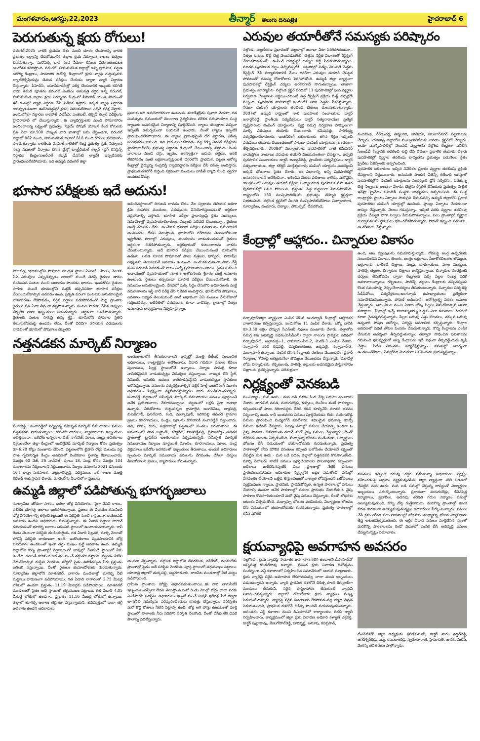మంగళవారం,ఆగస్టు,22,2023
తీన్మార్ తెలుగు దినపత్రిక
హైదరాబాద్ 6
పెరుగుతున్న క్షయ రోగులు!
వరంగల్:2025 నాటికి క్షయను దేశం నుంచి దూరం చేయాలన్న భారత ప్రభుత్వ లక్ష్యాన్ని చేరుకోవడానికి జిల్లాల క్షయ నిర్మూలన శాఖలు చర్యలు చేపడుతున్నా.. మరోపక్క చాప కింద నీరులా కేసులు పెరుగుతుండటం ఆందోళన కలిగిస్తోంది. వరంగల్, హనుమకొండ జిల్లాల్లో అన్ని ప్రాథమిక, పట్టణ ఆరోగ్య కేంద్రాలు, సామాజిక ఆరోగ్య కేంద్రాలలో క్షయ వ్యాధి గుర్తింపునకు ల్యాబ్‌టెక్నీషియన్లు తెమడ పరీక్షలు చేయడం ద్వారా వ్యాధి నిర్ధారణ చేస్తున్నారు. పీహెచ్‌సీ, యూపీహెచ్‌సీల్లో పరీక్ష చేయడానికి ఇబ్బంది కలిగితే వారు తెమడ పూతను వరంగల్ ఎంజీఎం ఆసుపత్రి దగ్గర ఉన్న వరంగల్, హనుమకొండ జిల్లాల క్షయ నిర్మూలన కేంద్రంలో సిబినాట్ యంత్ర సాయంతో 48 గంటల్లో వ్యాధి నిర్ధరణ చేసి నివేదిక ఇస్తారు. ఇక్కడ వ్యాధి నిర్ధారణ కానప్పుడు(ఉదా: ఊపిరితిత్తుల్లో క్షయ) తెమడతోపాటు ఎక్స్‌రే పరీక్ష చేస్తారు. అందులోనూ నిర్ధారణ కాకపోతే ఎల్‌పీఏ, ఎంజిఐటీ, లిక్విడ్ కల్చర్ పరీక్షలను హైదరాబాద్ లో చేయిస్తున్నారు. ఈ వ్యాధిగ్రస్తులకు మంచి పోషకాహారం అందించాలన్న లక్ష్యంతో ప్రభుత్వం నిక్షయ్ పోషణ్ యోజన కింద రోగులకు ప్రతి నెలా రూ.500 చొప్పున వారి ఖాతాల్లో జమ చేస్తుండగా, వరంగల్ జిల్లాలో 882 మంది, హనుమకొండ జిల్లాలో 818 మంది రోగులు ప్రయోజనం పొందుతున్నారు. కాకతీయ మెడికల్ కాలేజీలో కేంద్ర ప్రభుత్వ క్షయ నిర్మూలన సంస్థ నిధులతో ఏర్పాటు చేసిన మైక్రో బ్యాక్టీరియల్ కల్చర్ (డ్రగ్ రెసిస్టెన్స్ నిర్ధారణ కేంద్రం(ఐఆర్‌ఎల్ కల్చర్ డీఎస్‌టి ల్యాబ్) ఇప్పటివరకు ప్రారంభించలేకపోయారు. ఇది ఉమ్మడి వరంగల్ జిల్లా
ప్రజలకు ఇది ఉపయోగకరంగా ఉంటుంది. మూడేళ్లక్రితం పునాది వేయగా, గత సంవత్సరం నవంబరులో తెలంగాణ వైద్యసేవలు మౌలిక సదుపాయాల సంస్థ ల్యాబుకు అవసరమైన నిర్మాణాన్ని పూర్తిచేసింది. ల్యాబు యంత్రాలు వచ్చినా ఇప్పటికీ అమర్చకుండా బయటనే ఉంచారు. దీంతో ల్యాబు ఇప్పటికీ ప్రారంభించలేకపోయారు. ఈ ల్యాబు ప్రారంభమైతే రోగ నిర్ధారణ, చికిత్స సులభతరం కానుంది. ఇది ప్రారంభించకపోవడం వల్ల కొన్ని తెమడ పరీక్షలను హైదరాబాద్‌లోని ప్రభుత్వ నిర్ధారణ కేంద్రంలో చేయించాల్సి వస్తోంది. రెండు వారాలకు మించి దగ్గు, జ్వరం, అకస్మాత్తుగా బరువు తగ్గడం, ఆకలి లేకపోవడం వంటి లక్షణాలున్నట్లయితే దగ్గరలోని ప్రాథమిక, పట్టణ ఆరోగ్య కేంద్రాల్లో వైద్యున్ని సంప్రదిస్తే వ్యాధినిర్ధారణ పరీక్షలు చేసి చికిత్స అందిస్తారు. ప్రాథమిక దశలోనే గుర్తించి సక్రమంగా మందులు వాడితే వ్యాధి నుంచి త్వరగా బయటపడొచ్చు.
భూసార పరీక్షలకు ఇదే అదును!
పాలకుర్తి, :భూముల్లోని పోషకాల సాంద్రత స్థాయి ఏమిటో.. పొలం, చెలకకు ఏఏ ఎరువులు ఎప్పుడెప్పుడు వాడాలో ముందే తెలిస్తే రైతులు తాము పండించిన పంటల నుంచి ఆదాయం పొందడం ఖాయం. ఇందుకోసం రైతులు సాగుకు ముందే భూముల్లోని మట్టికి తప్పనిసరిగా భూసార పరీక్షలు చేయించుకోవాల్సిన అవసరం ఉంది. ప్రకృతి పరంగా పంటలకు అనుకూలమైన వాతావరణం లేకపోవడం, సరైన వర్షాలు పడకపోవడంతో మెట్ట ప్రాంతాల రైతులు ప్రతి ఏటా తీవ్రంగా నష్టపోతున్నారు. పంటల సాగుకు చేసిన అప్పులు తీర్చలేక నానా ఇబ్బందులు పడుతున్నారు. ఆర్థికంగా చితికిపోతున్నారు. రైతులకు పంటల సాగుపై ఉన్న శ్రద్ధ.. భూమిలోని పోషకాల స్థితిని తెలుసుకోవడంపై ఉండడం లేదు. దీంతో విరివిగా రసాయన ఎరువులను వాడటంతో భూమిలో పోషకాలు దెబ్బతిని
ఆశించినస్థాయిలో దిగుబడి రావడం లేదు. నేల స్వభావం తెలియక అతిగా క్రిమి సంహారక మందులు, ఎరువులను వినియోగిస్తుండడంతో ఆర్థికంగా నష్టపోవాల్సి వస్తోంది. భూసార పరీక్షల ప్రాధాన్యంపై రైతు సదస్సులు, సమావేశాల్లో వ్యవసాయాధికారులు, సిబ్బంది పదేపదే చెబుతున్నా.. రైతులు ఆసక్తి చూపడం లేదు. అంతేకాక భూసార పరీక్షల ఫలితాలను సమయానికి అందించడం లేదని తెలుస్తోంది. భూమిలోని లోపాలను తెలుసుకోకుండా ఇష్టారీతిన పొలాల్లో ఎరువులు, మందులను వాడుతుండడంతో రైతులు ఆర్థికంగా చితికిపోతున్నారు. ఆర్థికభారంతో కుటుంబాలను నాశనం చేసుకుంటున్నారు. అదే భూసార పరీక్షలు చేయించుకుంటే భూమిలోని ఉదజని, లవణ సూచిక పోషకాలతో పాటు నత్రజని, భాస్వరం, పొటాష్‌ల లభ్యతను తెలుసుకునే అవకాశం ఉంటుంది. అందుకనుగుణంగా సాగు చేస్తే పంట దిగుబడి పెరగడంతో పాటు ఎన్నో ప్రయోజనాలుంటాయి. రైతులు మంచి ఆదాయంతో వ్యవసాయంలో నూతన ఆలోచనలకు శ్రీకారం చుట్టే అవకాశం ఉంటుంది. రైతులు తప్పకుండా భూసార పరీక్షలు చేయించుకోవాలి. ఈ సమయం అనుకూలమైంది. వేసవిలో దుక్కి సిద్ధం చేసుకొని అధికారులకు మట్టి నమూనాలను ఇస్తే వారే పరీక్ష చేసి నివేదిక అందిస్తారు. భూమిలోని పోషకాలు, లవణాల లభ్యత తెలుసుకుంటే వాటి ఆధారంగా ఏఏ పంటలు వేసుకోవాలో గుర్తించవచ్చు. అదేరీతిలో ఎరువులను కూడా వాడొచ్చు. గ్రామాల్లో నిత్యం అవగాహన కార్యక్రమాలు నిర్వహిస్తున్నాం.
నత్తనడకన మార్కెట్ నిర్మాణం
సంగారెడ్డి : సంగారెడ్డిలో నిర్మిస్తున్న సమీకృత మార్కెట్ సముదాయం పనులు నత్తనడకన సాగుతున్నాయి. కొనుగోలుదారులు, వ్యాపారులకు ఇబ్బందులు తలెత్తకుండా.. ఒకేచోట అన్నిరకాల వెజ్, నాన్‌వెజ్, పూలు, పండ్లు తదితరాలు విక్రయించేలా జిల్లా కేంద్రంలో ఇంటిగ్రేటెడ్ మార్కెట్ నిర్మాణం కోసం ప్రభుత్వం రూ.6.70 కోట్లు మంజూరు చేసింది. పట్టణంలోని బైపాస్ రోడ్డు మలుపు వద్ద పాత గృహనిర్మిత కేంద్రం ఆవరణలో రెండెకరాల స్థలాన్ని కేటాయించారు. మొత్తం 60 వెజ్, 26 నాన్‌వెజ్, పూలు 18, పండ్ల కోసం మొత్తం 104 దుకాణాలను నిర్మించాలని నిర్ణయించారు. నిర్మాణ పనులను 2021 డిసెంబరు 16న రాష్ట్ర పురపాలక, పట్టణాభివృద్ధి, పరిశ్రమలు, ఐటీ శాఖల మంత్రి కేటీఆర్ శంకుస్థాపన చేశారు. మార్కెట్‌ను ఏడాదిలోగా ప్రజలకు
అందుబాటులోకి తీసుకురావాలని అప్పట్లో మంత్రి కేటీఆర్ సంబంధిత అధికారులు, కాంట్రాక్టర్లను ఆదేశించారు. ఏడాది గడిచినా పనులు కేవలం పునాదులు, పిల్లర్ల స్థాయిలోనే ఉన్నాయి. నిర్మాణ సామగ్రి కూడా నాసిరకమైనది వాడుతున్నట్లు విమర్శలు వస్తున్నాయి. నాణ్యత లేని స్టీల్, సిమెంట్, ఇసుకకు బదులు రాతిపొడి(డస్ట్)ని వాడుతున్నట్లు స్థానికులు ఆరోపిస్తున్నారు. పనులను పర్యవేక్షించాల్సిన పబ్లిక్ హెల్త్ ఇంజినీరింగ్ విభాగం అధికారులు నిర్లక్ష్యంగా వ్యవహరిస్తున్నారని వారు మండిపడుతున్నారు. సంగారెడ్డి పట్టణంలో సమీకృత మార్కెట్ సముదాయం పనులు పూర్తయితే అనేక ప్రయోజనాలు చేకూరనున్నాయి. పట్టణంలో లక్షకు పైగా జనాభా ఉన్నారు. వీరితోపాటు చుట్టుపక్కల గ్రామాలైన అంగడిపేట, తాళ్లపల్లి, కులబ్‌గూర్, ఫసల్‌వాది, కంది, మల్కాపూర్, ఇరిగిపల్లి తదితర గ్రామాల ప్రజలు కూరగాయలు, పండ్లు, పూలను కొనడానికి సంగారెడ్డికే వస్తుంటారు. ఆది, సోమ, గురు, శుక్రవారాల్లో పట్టణంలో సంతలు జరుగుతాయి. ఈ సమయంలో పాత బస్టాండ్, కలెక్టరేట్, పోతిరెడ్డిపల్లి, బైపాసరోడ్డు తదితర ప్రాంతాల్లో ట్రాఫిక్‌కు అంతరాయం ఏర్పడుతున్నది. సమీకృత మార్కెట్ సముదాయం నిర్మాణం పూర్తయితే మాంసం, కూరగాయలు, పూలు, పండ్ల విక్రయాలు ఒకేచోట జరగడంతో ఇబ్బందులు తీరుతాయి. అందుకే అధికారులు స్పందించి మార్కెట్ సముదాయ పనులను వేగవంతం చేసేలా చర్యలు తీసుకోవాలని ప్రజలు, వ్యాపారులు కోరుతున్నారు.
ఉమ్మడి జిల్లాలో పడిపోతున్న భూగర్భజలాలు
సూర్యాపేట :జోరుగా సాగు.. అతిగా బోర్ల వినియోగం.. పైగా వేసవి కాలం.. ఫలితం భూగర్భ జలాలు ఇంకిపోతున్నాయి. ప్రజలు ఈ విషయం గమనించి బోర్ల వినియోగాన్ని తగ్గించినట్లయితే ఈ పరిస్థితి నుంచి కాస్తయినా బయటపడే అవకాశం ఉందని అధికారులు సూచిస్తున్నారు. ఈ ఏడాది వర్షాలు బాగానే కురియడంతో భూగర్భ జలాలు ఆశించిన స్థాయిలో ఉంటాయనుకున్నారు. కానీ రెండు నెలలుగా పరిస్థితి తలకిందులైంది. గత ఏడాది ఫిబ్రవరి, మార్చి నెలలతో పోలిస్తే పరిస్థితి దారుణంగా ఉంది. ఇంకొంతకాలం వ్యవసాయానికి బోర్ల వినియోగం ఉండటంతో ఇంకా తగ్గు ముఖం పట్టే అవకాశం ఉంది. ఉమ్మడి జిల్లాలోని కొన్ని ప్రాంతాల్లో వర్షాకాలంలో బావుల్లో చేతికందే స్థాయిలో నీరు ఉండేది. అయితే యాసంగి ఆరంభం నుంచే తగ్గుతూ వస్తోంది. ప్రస్తుతం నీటిని చేదుకోవాల్సిన దుస్థితి నెలకొంది. బోర్లలో సైతం ఉబికివచ్చిన నీరు ప్రస్తుతం ఆగిఆగి వస్తున్నాయి. దీంతో రైతులు భయాందోళనకు గురవుతున్నారు. సూర్యాపేట జిల్లాలోని నూతనకల్, నాగారం మండలాల్లో భూగర్భ నీటి మట్టాలు దారుణంగా పడిపోయాయి. గత ఏడాది నాగారంలో 2.75 మీటర్ల లోతులో ఉండగా ప్రస్తుతం 11.19 మీటర్లకు పడిపోయాయి. నూతనకల్ మండలంలో సైతం అదే స్థాయిలో తగ్గుముఖం పట్టాయి. గత ఏడాది 4.05 మీటర్ల లోతులో ఉండగా.. ప్రస్తుతం 11.16 మీటర్ల లోతులో ఉన్నాయి. జిల్లాలో భూగర్భ జలాలు తగ్గుతూ వస్తున్నాయని, భవిష్యత్తులో ఇంకా తగ్గే అవకాశం ఉందని అధికారులు
అంచనా వేస్తున్నారు. నల్గొండ జిల్లాలోని దేవరకొండ, నకిరేకల్, మునుగోడు ప్రాంతాల్లో సైతం అదే పరిస్థితి నెలకొంది. పూర్తి స్థాయిలో తగ్గుముఖం పట్టాయి. యాదాద్రి జిల్లాలో తుర్కపల్లి, అడ్డగూడూరు, రాజపేట మండలాల్లో నీటి మట్టం పడిపోయింది.
గ్రామీణ ప్రాంతాలు బోర్లపై ఆధారపడుతుంటాయి..ఈ సారి తాగునీటికి ఇబ్బందులుతప్పేలా లేదని తెలుస్తోంది.మరో రెండు నెలల్లో బోర్లు చాలా వరకు ఎండిపోయే పరిస్థితి. అధికారులు ఇప్పటి నుంచే మిషన్ భగీరథ నీటి ద్వారా తాగునీటి సమస్యను పరిష్కరించేందుకు కసరత్తు చేస్తున్నారు. వరికిసైతం మరో కొద్ది రోజులు నీటిని పెట్టాల్సి ఉంది. బోర్ల ఆగి పోస్తు ఉండటంతో పూర్తి స్థాయిలో పొలాలకు నీరు సరిపోని పరిస్థితి నెలకొంది. దీంతో చేసేది లేక చివరి పొలాన్ని వదిలేస్తున్నారు.
ఎరువుల తయారీతోనే సమస్యకు పరిష్కారం
నల్గొండ: పట్టణీకరణ ప్రభావంతో పట్టణాల్లో జనాభా ఏటా పెరిగిపోతుండగా.. నిత్యం టన్నుల కొద్దీ చెత్త వెలువడుతోంది. చెత్తను నిర్ణీత విధానంలో రీసైక్లింగ్ చేయకపోవడంతో.. డంపింగ్ యార్డుల్లో టన్నుల కొద్దీ పేరుకుపోతున్నాయి. నూతన పురపాలక చట్టం తెచ్చినప్పటికీ.. పట్టణాల్లో నిత్యం వెలువడే చెత్తను రీసైక్లింగ్ చేసి పర్యావరణానికి మేలు జరిగేలా ఎరువుల తయారీ చేపట్టక పోవటంతో సమస్య రోజురోజుకు పెరిగిపోతోంది. ఉమ్మడి జిల్లా వ్యాప్తంగా పురపాలికల్లో రీసైక్లింగ్ చర్యలు అరకొరగానే సాగుతున్నాయి. తాజాగా ప్రభుత్వం సూర్యాపేట- నల్గొండ క్లస్టర్ పరిధిలో 11 పురపాలికల్లో ఘన వ్యర్థాల నిర్వహణ చేపట్టాలని నిర్ణయించటంతో చెత్త రీసైక్లింగ్ ప్రక్రియ మళ్లీ చర్చల్లోకి వచ్చింది. పురపాలిక వాహనాల్లో ఇంటింటికీ తిరిగి చెత్తను సేకరిస్తున్నారు. నేరుగా డంపింగ్ యార్డులకు తరలించి చేతులు దులుపుకుంటున్నారు. 2007లో ఉమ్మడి రాష్ట్రంలో నాటి పురపాలక సంచాలకులు డాక్టర్ జనార్దన్‌రెడ్డి, ప్రాంతీయ పర్యవేక్షకులు డాక్టర్ సత్యనారాయణ ప్రత్యేక దృష్టిసారించి డంపింగ్ యార్డులను 'వ్యర్థ సమగ్ర నిర్వహణ పార్కులు'గా మార్చి ఎరువులు తయారు చేయించారు. కమిషనర్లు, పారిశుద్ధ్య పర్యవేక్షణాధికారులకు, ఇంజినీరింగ్ అధికారులకు తగిన శిక్షణ ఇప్పించి ఎరువులు తయారు చేయించటంతో పాటుగా డంపింగ్ యార్డులను సుందరంగా తీర్చిదిద్దించారు. 2008లో మిర్యాలగూడ పురపాలికలో నాటి కమిషనర్ రాయప్రోలు రాంబాబు ఎరువుల తయారీ విజయవంతంగా చేపట్టగా.. అప్పటి పురపాలిక సంచాలకులు డాక్టర్ జనార్దన్‌రెడ్డి, ప్రాంతీయ పర్యవేక్షకులు డాక్టర్ సత్యనారాయణ, జిల్లా కలెక్టర్ ముక్తేశ్వరరావు డంపింగ్ యార్డును సందర్శించి అక్కడే భోజనాలు సైతం చేశారు. ఈ విధానాన్ని అన్ని పురపాలికల్లో అనుసరించాలని ఆదేశించినా.. ఆశించిన మేరకు ఫలితాలు రాలేదు. మరోవైపు కాలక్రమంలో ఎరువుల తయారీ ప్రక్రియ మిర్యాలగూడ పురపాలిక సహా ఇతర పురపాలికల్లో నిలిచి పోయింది. ప్రస్తుతం చెత్త గుట్టలుగా పేరుకుపోతోంది. రాష్ట్రంలోని 130 మున్సిపాలిటీలను ప్రభుత్వం తొమ్మిది క్లస్టర్లుగా విభజించింది. నల్గొండ క్లస్టర్‌లో నీలగిరి మున్సిపాలిటీతోపాటు మిర్యాలగూడ, సూర్యాపేట, చండూరు, చిట్యాల, చౌటుప్పల్, దేవరకొండ,
నందికొండ, నేరేడుచర్ల, తిర్మలగిరి, హాలియా, హుజూర్‌నగర్ పట్టణాలను చేర్చారు. యాదాద్రి జిల్లాలోని మున్సిపాలిటీలను జనగాం క్లస్టర్‌లో చేర్చారు. ఆయా మున్సిపాలిటీల్లో వెలువడే వ్యర్థాలను నల్గొండ కేంద్రంగా పనిచేసే సీఅండ్‌డీ కేంద్రానికి తరలించి శుద్ధి చేసే విధంగా ప్రణాళిక తయారు చేశారు పురపాలికల్లో వ్యర్థాల తరలింపు బాధ్యతను ప్రభుత్వం ఐదునెలల క్రితం ప్రైవేటు ఏజెన్సీలకు అప్పగించింది.
పురపాలిక అధికారులు ఇచ్చిన నివేదికల ప్రకారం వ్యర్థాల తరలింపు ప్రక్రియ చేపట్టాలని నిర్ణయించారు. అనుమతి పొందిన ఏజెన్సీ గతేడాది ఆగస్టులో పురపాలికల్లోని డంపింగ్ యార్డులను సందర్శించి డ్రోన్ సర్వేచేసి.. పేరుకున్న చెత్త నిల్వలను అంచనా వేశారు. చెత్తను రీసైకిల్ చేసేందుకు ప్రభుత్వం హర్షిత ఇన్‌ఫ్రా ప్రైవేటు లిమిటెడ్ సంస్థకు బాధ్యతలు అప్పగించింది. ఈ సంస్థ కాంట్రాక్టరు ప్లాంటు ఏర్పాటు సామగ్రిని తీసుకువచ్చి ఉమ్మడి జిల్లాలోని ప్రధాన పురపాలికల డంపింగ్ యార్డుల్లో ఉంచింది. ప్లాంట్లు ఏర్పాటు చేయకుండా జాప్యం చేస్తున్నారు. నెలలు గడుస్తున్నా.. ఇప్పటి వరకు వ్యర్థాల తరలింపు ప్రక్రియ చేపట్టక పోగా నిల్వలు పేరుకుపోతున్నాయి. పలు ప్రాంతాల్లో వ్యర్థాల దుర్వాసనలను స్థానికులు భరించలేకపోతున్నారు. పొగతో ఇబ్బంది పడుతూ.. ఆందోళనలు చేస్తున్నారు.
కేంద్రాల్లో ఆహ్లాదం.. చిన్నారుల వికాసం
నర్సాపూర్:జిల్లా వ్యాప్తంగా ఎంపిక చేసిన అంగన్వాడీ కేంద్రాల్లో ఆహ్లాదకర వాతావరణం కల్పిస్తున్నారు. ఇందుకోసం 11 ఎంపిక చేశారు. ఒక్కో దానికి రూ.3.50 లక్షల చొప్పున సీఎస్ఆర్ నిధులు మంజూరు చేశారు. జిల్లాలోని సమగ్ర శిశు అభివృద్ధి పథకం(ఐసీడీఎస్) ద్వారా నాలుగు ప్రాజెక్టుల పరిధిలో నర్సాపూర్-5, అల్లాదుర్గం-1, రామాయంపేట-2, మెదక్-3 ఎంపిక చేశారు. నర్సాపూర్ పరిధి రెడ్డిపల్లి, చిన్నచింతకుంట, జక్కపల్లి, నర్సాపూర్-2, మల్కాపూర్ ఉన్నాయి. ఎంపిక చేసిన కేంద్రాలకు రంగులు వేయించడం, ప్రహరీ నిర్మాణం, గోడలపై ఆకట్టుకునేలా బొమ్మలు వేయించడం చేస్తున్నారు. మూడేళ్ల లోపు చిన్నారులకు, గర్భిణులకు, పాలిచ్చే తల్లులకు అవసరమైన పౌష్టికాహారం చిత్రాలను ప్రదర్శిస్తున్నారు. పరిశుభ్రంగా
ఉంచి, ఆట వస్తువులను సమకూరుస్తున్నారు. గోడలపై ఆంగ్ల ఉచ్ఛరణకు సంబంధించిన పదాలు, తెలుగు, ఆంగ్లం అక్షరాలు, సీతాకోకచిలుకల బొమ్మలు, అక్షరాలను సూచించే చిత్రాలు, పండ్లు, కూరగాయలు, పూల మొక్కలు, పాలిచ్చే తల్లుల, చిన్నారుల చిత్రాలు ఆకర్షిస్తున్నాయి. చిన్నారుల సంరక్షణకు చర్యలు తీసుకోవడం ద్వారా కేంద్రాలకు వచ్చే పిల్లల సంఖ్య పెరిగే అవకాశాలున్నాయి. గర్భిణులు, పాలిచ్చే తల్లులు కేంద్రాలకు వచ్చినప్పుడు కొంత సమయాన్ని వెచ్చించేలాచర్యలు తీసుకుంటున్నారు. చిన్నారుల పరిస్థితిపై సీడీపీవోలు, పర్యవేక్షకులు,అంగన్వాడీ ఉపాధ్యాయులు ప్రత్యేకంగా సమావేశమవుతున్నారు. పోషణ్ అభియాన్, ఆరోగ్యలక్ష్మి పథకం అమలు చేస్తున్నారు. ఆరు నెలల నుంచి ఏడాది లోపు పిల్లలు తీసుకోవాల్సిన ఆహార పదార్థాలు, కేంద్రాల్లో ఇచ్చే బాలామృతాన్ని బిడ్డకు ఎలా అలవాటు చేయాలో కూడా చైతన్యపరుస్తున్నారు. పిల్లల బరువు ఎత్తు కొలతలు, తక్కువ బరువు ఉన్నవారి పోషణ ఆరోగ్యం, విద్యపై అవగాహన కల్పిస్తున్నారు. కేంద్రాల ఆవరణలో పెరటి తోటల పెంపకం చేపడుతున్నారు. కొన్ని కేంద్రాలను ఎంపిక చేసుకుని ఆదర్శంగా తీర్చిదిద్దుతున్నాం. తద్వారా సాధించిన ఫలితాలను గమనించి భవిష్యత్తులో అన్ని కేంద్రాలను ఇదే విధంగా తీర్చిదిద్దేందుకు కృషి చేస్తాం. వీటిని నిరంతరం పర్యవేక్షిస్తున్నాం. వసతుల్లో ఆదర్శంగా ఉండటంతోపాటు, సేవల్లోనూ మెరుగుగా నిలిపేందుకు ప్రయత్నిస్తున్నాం.
నిర్లక్ష్యంతో వెనకబడి
మంచిర్యాల :మన ఊరు - మన బడి పథకం కింద చేర్చి నిధులు మంజూరు చేశారు. తాగునీటి వసతి, మరుగుదొడ్లు, కుర్చీలు, బెంచీలు వంటి సౌకర్యాలు కల్పించడంతో పాటు శిథిలావస్థకు చేరిన గదిని కూల్చివేసి నూతన భవనం నిర్మించాల్సి ఉంది. కానీ ఇంతవరకు పనులు పూర్తిచేయడం లేదు. మరుగుదొడ్డి పనులు ప్రారంభించి మధ్యలోనే వదిలేశారు. శిథిలమైన భవనాన్ని కూల్చే పనులు ఇటీవలే చేపట్టారు. సెలవు దినాల్లో పనులు చేయాల్సి ఉండగా ఓ వైపు పాఠశాల కొనసాగుతుండగానే మరో వైపు పనులు చేస్తున్నారు. దీంతో బోధనకు ఆటంకం ఏర్పడుతోంది. మధ్యాహ్న భోజనం వండేందుకు, విద్యార్థులు భోజనం చేసే సమయంలో భయాందోళనకు గురవుతున్నారు. ప్రభుత్వ పాఠశాలల్లో కనీస మౌలిక వసతులు కల్పించి బలోపేతం చేయాలనే లక్ష్యంతో చేపట్టిన మన ఊరు - మన బడి పథకం జిల్లాలో నత్తనడకన కొనసాగుతోంది. మార్చి నెలాఖరు నాటికి పనులు పూర్తిచేయాలని పాలనాధికారి కల్పించినా ఆదేశాలు జారీచేసినప్పటికీ పలు ప్రాంతాల్లో నేటికీ పనులు ప్రారంభించకపోవడం అధికారుల నిర్లక్ష్యానికి అద్దం పడుతోంది. పనుల్లో వేగవంతం చేయాలని ఒత్తిడి తెస్తుండటంతో నాణ్యత లోపిస్తుందనే ఆరోపణలు వ్యక్తమవుతు న్నాయి. ప్రాథమిక, ప్రాథమికోన్నత, ఉన్నత పాఠశాలల్లో పనులు చేయాల్సి ఉండగా అనేక పాఠశాలల్లో పనులు ప్రారంభం చేయలేదు.ఓ వైపు పాఠశాల కొనసాగుతుండగానే మరో వైపు పనులు చేస్తున్నారు. దీంతో బోధనకు ఆటంకం ఏర్పడుతోంది. మధ్యాహ్న భోజనం వండేందుకు, విద్యార్థులు భోజనం చేసే సమయంలో భయాందోళనకు గురవుతున్నారు. ప్రభుత్వ పాఠశాలల్లో కనీస మౌలిక
వసతులు కల్పించి గదువు దగ్గర పడుతున్నా అధికారులు నిర్లక్ష్యం వహించడంపై ఆగ్రహం వ్యక్తమవుతోంది. జిల్లా వ్యాప్తంగా తొలి విడతలో చేపట్టిన మన ఊరు- మన బడి పనుల్లో చేస్తున్న జాప్యంతో విద్యార్థులు ఇబ్బందులు ఎదుర్కొంటున్నారు. ప్రధానంగా మరుగుదొడ్లు, కిచెన్‌షెడ్ల నిర్మాణాలు, ప్రహరీలు, అదనపు తరగతి గదుల నిర్మాణం పనుల్లో ఆలస్యమవుతుంది. కొన్ని చోట్ల గుత్తేదారులు, మరికొన్ని ప్రాంతాల్లో ఇసుక కొరత కారణంగా ఆలస్యమవుతున్నట్లు అధికారులు పేర్కొంటున్నారు. పనులు చేసే క్రమంలోనూ పలు పాఠశాలల్లో బోధనకు, మధ్యాహ్న భోజన నిర్వహణకు తీవ్ర ఆటంకమేర్పడుతుంది. ఈ ఆర్థిక ఏడాది పనులు పూర్తిచేసిన పక్షంలో మరికొన్ని పాఠశాలలను రెండో విడతలో ఎంపిక చేసి అభివృద్ధి పనులు చేపట్టనున్నట్లు సమాచారం.
క్షయవ్యాధిపై అవగాహన అవసరం
నల్లగొండ,: క్షయ వ్యాధిపై సామాజిక అవగాహన కలిగి ఉండాలని డీఎంహెచ్‌వో అన్నిమళ్ల కొండల్‌రావు అన్నారు. ప్రపంచ క్షయ నివారణ దినోత్సవం సందర్భంగా ఎన్జీ కళాశాలలో నిర్వహించిన సమావేశంలో ఆయన మాట్లాడారు. క్షయ వ్యాధిపై సరైన అవగాహన లేకపోవడంవల్ల చాలా మంది ఇబ్బందులు పడుతున్నారని అన్నారు. వ్యాధి ప్రాథమిక దశలోనే చికిత్స పొంది రెగ్యులర్‌గా మందులు తీసుకుని, సరైన పౌష్టికాహారం తీసుకుంటే వ్యాధిని నివారించవచ్చన్నారు. జిల్లాలో రోజురోజుకు క్షయ వ్యాధుల సంఖ్య పెరుగుతోందన్నారు. వ్యాధిపై సరైన అవగాహన లేకపోవడంవల్ల వ్యాధి తీవ్రత పెరుగుతుందని, ప్రాథమిక దశలోనే చికిత్స పొందితే నయమవుతుందన్నారు. అనంతరం ఎన్జీ కళాశాల నుంచి డీఎంహెచ్‌వో కార్యాలయం వరకు ర్యాలీ నిర్వహించారు. కార్యక్రమంలో జిల్లా క్షయ నివారణ అధికారి కళ్యాణ్ చక్రవర్తి, డాక్టర్ పుల్లారావు, వేణుగోపాల్‌రెడ్డి, హరికృష్ణ, అనూష, రవిప్రసాద్,
టీఎన్‌జీవోస్ జిల్లా అధ్యక్షుడు శ్రవణ్‌కుమార్, డాక్టర్ నాగం వర్షిత్‌రెడ్డి, జగదీశ్వర్‌రెడ్డి, పద్మ, రఘురాంరెడ్డి, స్వరూపారాణి, హైమావతి, జానకి, సురేష్, వెంకన్న తదితరులు పాల్గొన్నారు.